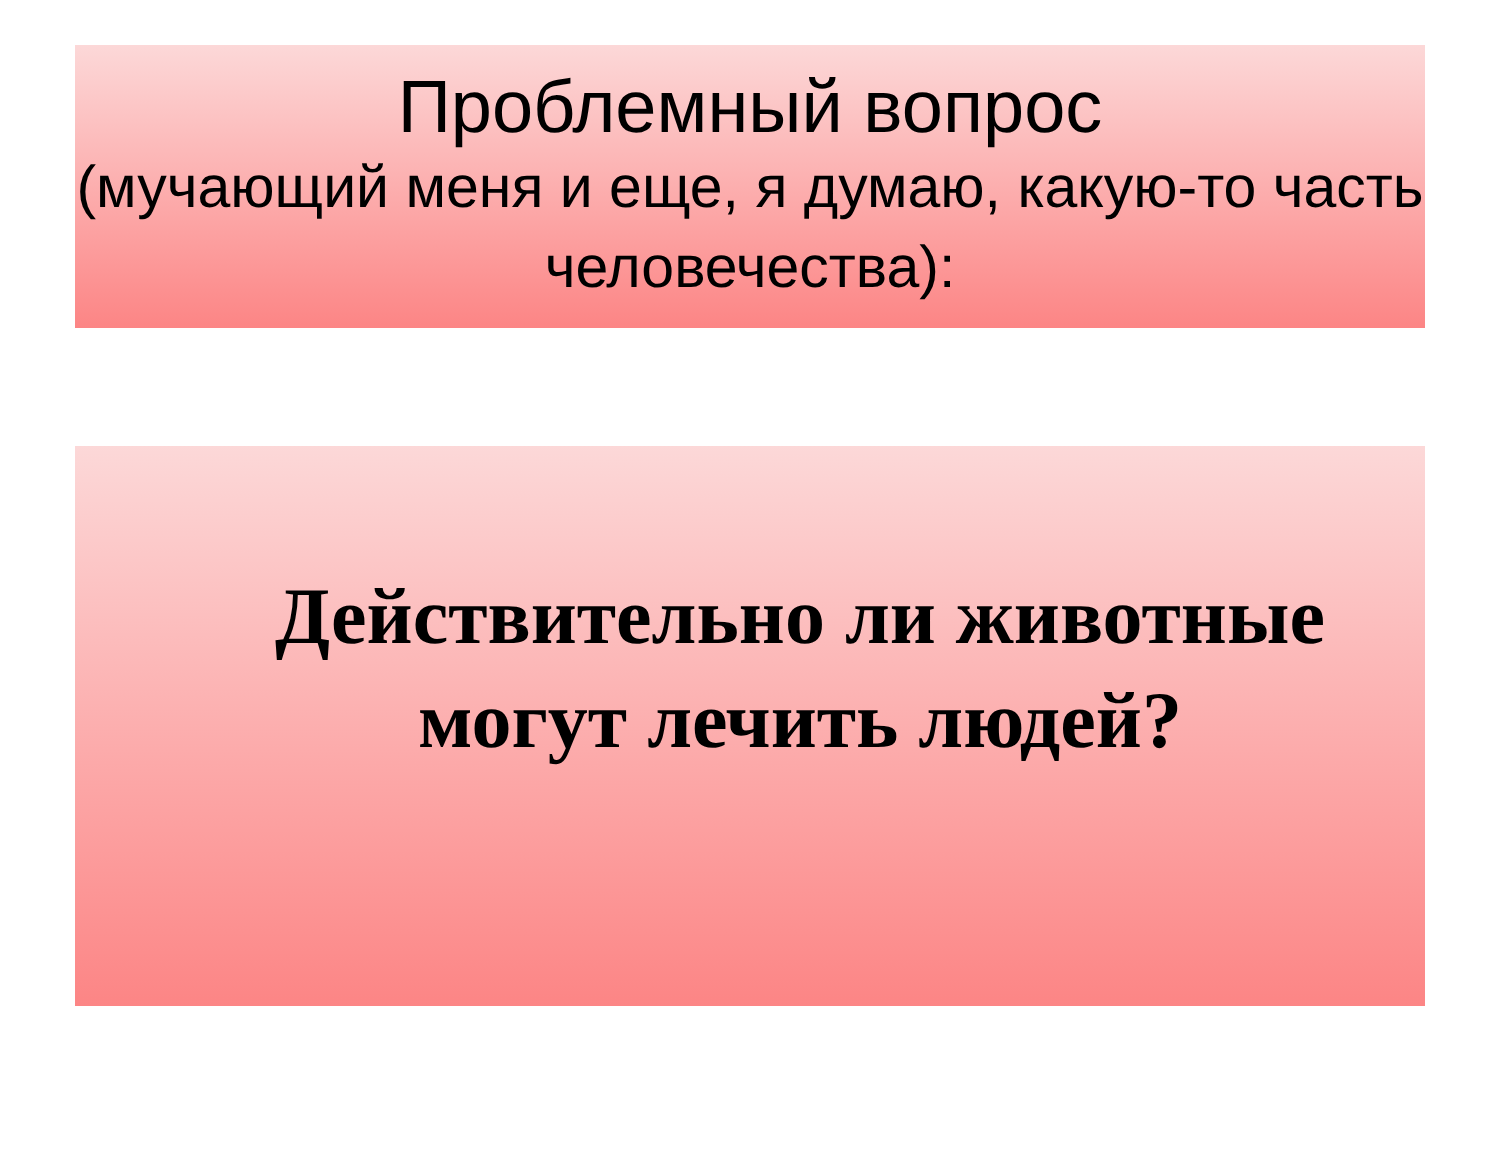Проблемный вопрос
(мучающий меня и еще, я думаю, какую-то часть человечества):
Действительно ли животные могут лечить людей?